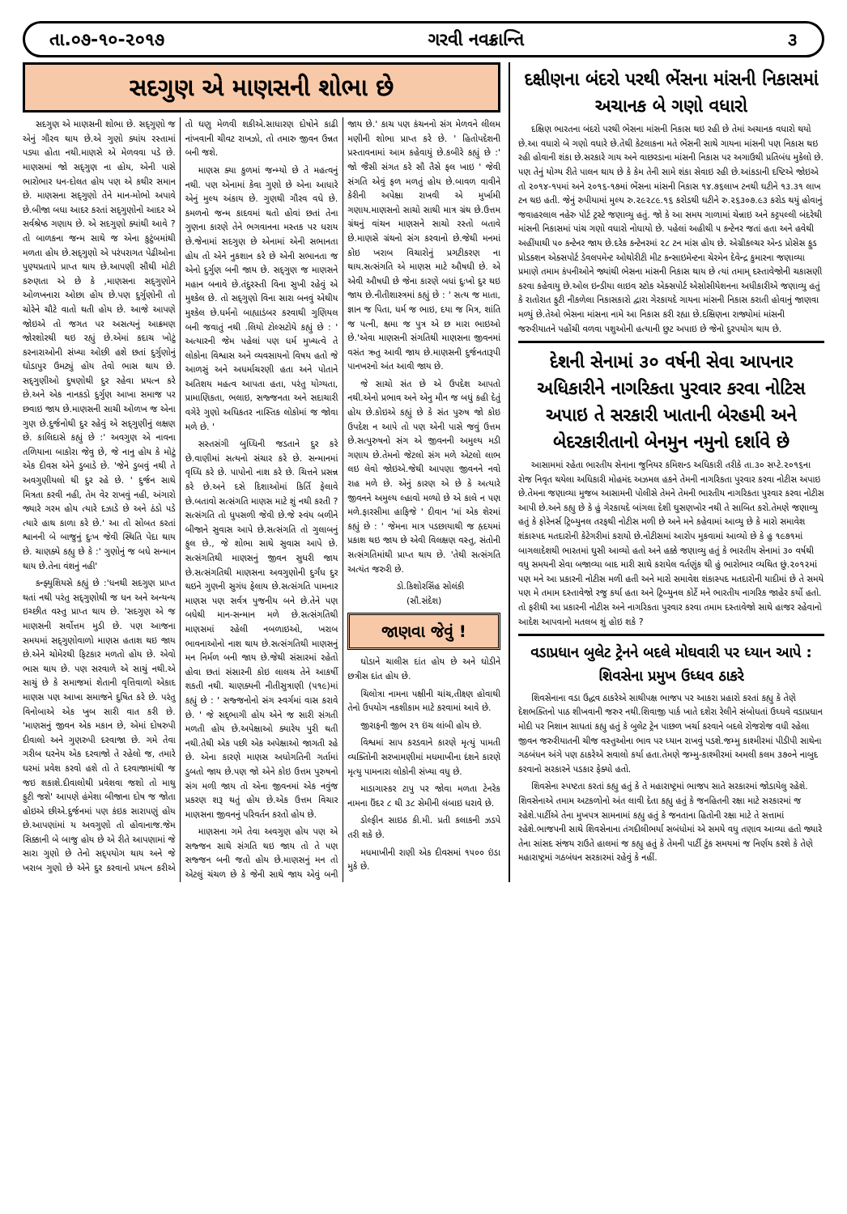તા.૦૭-૧૦-૨૦૧૭ ગરવી નવક્રાન્તિ ૩
સદગુણ એ માણસની શોભા છે
સદગુણ એ માણસની શોભા છે. સદ્‌ગુણો જ એનું ગૌરવ થાય છે.એ ગુણો ક્યાંય રસ્તામાં પડ્યા હોતા નથી.માણસે એ મેળવવા પડે છે. માણસમાં જો સદ્‌ગુણ ના હોય, એની પાસે ભારોભાર ધન-દોલત હોય પણ એ કથીર સમાન છે. માણસના સદ્‌ગુણો તેને માન-મોભો અપાવે છે.બીજા બધા આદર કરતાં સદ્‌ગુણોનો આદર એ સર્વશ્રેષ્ઠ ગણાય છે. એ સદગુણો ક્યાંથી આવે ? તો બાળકના જન્મ સાથે જ એના કુટુંબમાંથી મળતા હોય છે.સદ્‌ગુણો એ પરંપરાગત પેઢીઓના પુણ્યપ્રતાપે પ્રાપ્ત થાય છે.આપણી સૌથી મોટી કરુણતા એ છે કે ,માણસના સદ્‌ગુણોને ઓળખનારા ઓછા હોય છે.પણ દુર્ગુણોની તો ચોરેને ચૌટે વાતો થતી હોય છે. આજે આપણે જોઇએ તો જગત પર અસત્યનું આક્રમણ જોરશોરથી થઇ રહ્યું છે.એમાં કદાચ ખોટું કરનારાઓની સંખ્યા ઓછી હશે છતાં દુર્ગુણોનું ઘોડાપુર ઉમટ્યું હોય તેવો ભાસ થાય છે. સદ્‌ગુણીઓ દુષણોથી દુર રહેવા પ્રયત્ન કરે છે.અને એક નાનકડો દુર્ગુણ આખા સમાજ પર છવાઇ જાય છે.માણસની સાચી ઓળખ જ એના ગુણ છે.દુર્જનોથી દુર રહેવું એ સદ્‌ગુણીનું લક્ષણ છે. કાલિદાસે કહ્યું છે :' અવગુણ એ નાવના તળિયાના બાકોરા જેવુ છે, જે નાનુ હોય કે મોટું એક દીવસ એને ડુબાડે છે. 'જેને ડુબવું નથી તે અવગુણીયલો થી દુર રહે છે. ' દુર્જન સાથે મિત્રતા કરવી નહી, તેમ વેર રાખવું નહી, અંગારો જ્યારે ગરમ હોય ત્યારે દઝાડે છે અને ઠંડો પડે ત્યારે હાથ કાળા કરે છે.' આ તો સોબત કરતાં શ્વાનની બે બાજુનું દુઃખ જેવી સ્થિતિ પેદા થાય છે. ચાણક્યે કહ્યુ છે કે :' ગુણોનું જ બધે સન્માન થાય છે.તેના વંશનું નહી'
કન્ફ્યુશિયસે કહ્યું છે :'ધનથી સદગુણ પ્રાપ્ત થતાં નથી પરંતુ સદ્‌ગુણોથી જ ધન અને અન્યન્ય ઇચ્છીત વસ્તુ પ્રાપ્ત થાય છે. 'સદગુણ એ જ માણસની સર્વોત્તમ મુડી છે. પણ આજના સમયમાં સદ્‌ગુણોવાળો માણસ હતાશ થઇ જાય છે.એને ચોમેરથી ફિટકાર મળતો હોય છે. એવો ભાસ થાય છે. પણ સરવાળે એ સાચું નથી.એ સાચું છે કે સમાજમાં શેતાની વૃત્તિવાળો એકાદ માણસ પણ આખા સમાજને દુષિત કરે છે. પરંતુ વિનોબાએ એક ખુબ સારી વાત કરી છે. 'માણસનું જીવન એક મકાન છે, એમાં દોષરુપી દીવાલો અને ગુણરુપી દરવાજા છે. ગમે તેવા ગરીબ ઘરનેય એક દરવાજો તે રહેલો જ, તમારે ઘરમાં પ્રવેશ કરવો હશે તો તે દરવાજામાંથી જ જઇ શકાશે.દીવાલોથી પ્રવેશવા જશો તો માથુ ફુટી જશે' આપણે હંમેશા બીજાના દોષ જ જોતા હોઇએ છીએ.દુર્જનમાં પણ કંઇક સારાપણું હોય છે.આપણાંમાં ય અવગુણો તો હોવાનાજ.જેમ સિક્કાની બે બાજુ હોય છે એ રીતે આપણામાં જે સારા ગુણો છે તેનો સદ્‌પયોગ થાય અને જે ખરાબ ગુણો છે એને દુર કરવાનો પ્રયત્ન કરીએ તો ઘણુ મેળવી શકીએ.સાધારણ દોષોને કાઢી નાંખવાની ચીવટ રાખઝો, તો તમારુ જીવન ઉન્નત બની જશે.
માણસ ક્યા કુળમાં જન્મ્યો છે તે મહત્વનું નથી. પણ એનામાં કેવા ગુણો છે એના આધારે એનું મુલ્ય અંકાય છે. ગુણથી ગૌરવ વધે છે. કમળનો જન્મ કાદવમાં થતો હોવાં છતાં તેના ગુણના કારણે તેને ભગવાનના મસ્તક પર ધરાય છે.જેનામાં સદગુણ છે એનામાં એની સભાનતા હોય તો એને નુકશાન કરે છે એની સભાનતા જ એનો દુર્ગુણ બની જાય છે. સદ્‌ગુણ જ માણસને મહાન બનાવે છે.તંદુરસ્તી વિના સુખી રહેવું એ મુશ્કેલ છે. તો સદ્‌ગુણો વિના સારા બનવું એથીય મુશ્કેલ છે.ધર્મનો બાહ્યાડંબર કરવાથી ગુણિયલ બની જવાતું નથી .લિયો ટોલ્સટોયે કહ્યું છે : ' અત્યારની જેમ પહેલાં પણ ધર્મ મુખ્યત્વે તે લોકોના વિશ્વાસ અને વ્યવસાયનો વિષય હતો જે આળસું અને અધર્માચરણી હતા અને પોતાને અતિશય મહત્વ આપતા હતા, પરંતુ યોગ્યતા, પ્રામાણિકતા, ભલાઇ, સજ્જનતા અને સદાચારી વગેરે ગુણો અધિકતર નાસ્તિક લોકોમાં જ જોવા મળે છે. '
સસ્તસંગી બુધ્ધિની જડતાને દુર કરે છે.વાણીમાં સત્યનો સંચાર કરે છે. સન્માનમાં વૃધ્ધિ કરે છે. પાપોનો નાશ કરે છે. ચિત્તને પ્રસન્ન કરે છે.અને દસે દિશાઓમાં કિર્તિ ફેલાવે છે.બતાવો સત્સંગતિ માણસ માટે શું નથી કરતી ? સત્સંગતિ તો ધુપસળી જેવી છે.જે સ્વંય બળીને બીજાને સુવાસ આપે છે.સત્સંગતિ તો ગુલાબનું ફુલ છે., જે શોભા સાથે સુવાસ આપે છે. સત્સંગતિથી માણસનું જીવન સુધરી જાય છે.સત્સંગતિથી માણસના અવગુણોની દુર્ગંધ દુર થઇને ગુણની સુગંધ ફેલાય છે.સત્સંગતિ પામનાર માણસ પણ સર્વત્ર પુજનીય બને છે.તેને પણ બધેથી માન-સન્માન મળે છે.સત્સંગતિથી માણસમાં રહેલી નબળાઇઓ, ખરાબ ભાવનાઓનો નાશ થાય છે.સત્સંગતિથી માણસનું મન નિર્મળ બની જાય છે.જેથી સંસારમાં રહેતો હોવા છતાં સંસારની કોઇ લાલચ તેને આકર્ષી શકતી નથી. ચાણક્યની નીતીસુત્રાણી (૫૧૯)માં કહ્યું છે : ' સજ્જનોનો સંગ સ્વર્ગમાં વાસ કરાવે છે. ' જે સદ્‌ભાગી હોય એને જ સારી સંગતી મળતી હોય છે.અપેક્ષાઓ ક્યારેય પુરી થતી નથી.તેથી એક પછી એક અપેક્ષાઓ જાગતી રહે છે. એના કારણે માણસ અધોગતિની ગર્તામાં ડુબતો જાય છે.પણ જો એને કોઇ ઉત્તમ પુરુષનો સંગ મળી જાય તો એના જીવનમાં એક નવુંજ પ્રકરણ શરૂ થતું હોય છે.એક ઉત્તમ વિચાર માણસના જીવનનું પરિવર્તન કરતો હોય છે.
માણસના ગમે તેવા અવગુણ હોય પણ એ સજ્જન સાથે સંગતિ થઇ જાય તો તે પણ સજ્જન બની જતો હોય છે.માણસનું મન તો એટલું ચંચળ છે કે જેની સાથે જાય એવું બની જાય છે.' કાચ પણ કંચનનો સંગ મેળવને લીલમ મણીની શોભા પ્રાપ્ત કરે છે. ' હિતોપદેશની પ્રસ્તાવનામાં આમ કહેવાયું છે.કબીરે કહ્યું છે :' જો જૈસી સંગત કરે સૌ તૈસે ફલ ખાઇ ' જેવી સંગતિ એવું ફળ મળતું હોય છે.બાવળ વાવીને કેરીની અપેક્ષા રાખવી એ મુર્ખામી ગણાય.માણસનો સાચો સાથી માત્ર ગ્રંથ છે.ઉત્તમ ગ્રંથનું વાંચન માણસને સાચો રસ્તો બતાવે છે.માણસે ગ્રંથનો સંગ કરવાનો છે.જેથી મનમાં કોઇ ખરાબ વિચારોનું પ્રગટીકરણ ના થાય.સત્સંગતિ એ માણસ માટે ઔષધી છે. એ એવી ઔષધી છે જેના કારણે બધાં દુઃખો દુર થઇ જાય છે.નીતીશાસ્ત્રમાં કહ્યું છે : ' સત્ય જ માતા, જ્ઞાન જ પિતા, ધર્મ જ ભાઇ, દયા જ મિત્ર, શાંતિ જ પત્ની, ક્ષમા જ પુત્ર એ છ મારા ભાઇઓ છે.'એવા માણસની સંગતિથી માણસના જીવનમાં વસંત ઋતુ આવી જાય છે.માણસની દુર્જનતારૂપી પાનખરનો અંત આવી જાય છે.
જે સાચો સંત છે એ ઉપદેશ આપતો નથી.એનો પ્રભાવ અને એનુ મૌન જ બધું કહી દેતું હોય છે.કોઇએ કહ્યું છે કે સંત પુરુષ જો કોઇ ઉપદેશ ન આપે તો પણ એની પાસે જવું ઉત્તમ છે.સત્પુરુષનો સંગ એ જીવનની અમુલ્ય મડી ગણાય છે.તેમનો જેટલો સંગ મળે એટલો લાભ લઇ લેવો જોઇએ.જેથી આપણા જીવનને નવો રાહ મળે છે. એનું કારણ એ છે કે અત્યારે જીવનને અમુલ્ય લ્હાવો મળ્યો છે એ કાલે ન પણ મળે.ફારસીમા હાફિજે ' દીવાન 'માં એક શેરમાં કહ્યું છે : ' જેમના માત્ર પડછાયાથી જ હૃદયમાં પ્રકાશ થઇ જાય છે એવી વિલક્ષણ વસ્તુ, સંતોની સત્સંગતિમાંથી પ્રાપ્ત થાય છે. 'તેથી સત્સંગતિ અત્યંત જરુરી છે.
ડો.કિશોરસિંહ સોલંકી
(સૌ.સંદેશ)
જાણવા જેવું !
ઘોડાને ચાલીસ દાંત હોય છે અને ઘોડીને છત્રીસ દાંત હોય છે.
ચિલોત્રા નામના પક્ષીની ચાંચ,તીક્ષ્ણ હોવાથી તેનો ઉપયોગ નકશીકામ માટે કરવામાં આવે છે.
જીરાફની જીભ ૨૧ ઇંચ લાંબી હોય છે.
વિશ્વમાં સાપ કરડવાને કારણે મૃત્યું પામતી વ્યક્તિોની સરખામણીમાં મધમાખીના દંશને કારણે મૃત્યુ પામનારા લોકોની સંખ્યા વધુ છે.
માડાગાસ્કર ટાપુ પર જોવા મળતા ટેનરેક નામના ઉંદર ૮ થી ૩૮ સેમીની લંબાઇ ધરાવે છે.
ડોલ્ફીન સાઇઠ કી.મી. પ્રતી કલાકની ઝડપે તરી શકે છે.
મધમાખીની રાણી એક દીવસમાં ૧૫૦૦ ઇંડા મુકે છે.
દક્ષીણના બંદરો પરથી ભેંસના માંસની નિકાસમાં અચાનક બે ગણો વધારો
દક્ષિણ ભારતના બંદરો પરથી ભેસના માંસની નિકાસ થઇ રહી છે તેમાં અચાનક વધારો થયો છે.આ વધારો બે ગણો વધારે છે.તેથી કેટલાકના મતે ભેંસની સાથે ગાયના માંસની પણ નિકાસ થઇ રહી હોવાની શંકા છે.સરકારે ગાય અને વાછરડાના માંસની નિકાસ પર અગાઉથી પ્રતિબંધ મુકેલો છે. પણ તેનું યોગ્ય રીતે પાલન થાય છે કે કેમ તેની સામે શંકા સેવાઇ રહી છે.આંકડાની દષ્ટિએ જોઇએ તો ૨૦૧૪-૧૫માં અને ૨૦૧૬-૧૭માં ભેંસના માંસની નિકાસ ૧૪.૭૬લાખ ટનથી ઘટીને ૧૩.૩૧ લાખ ટન થઇ હતી. જેનું રુપીયામાં મુલ્ય રુ.૨૯૨૮૯.૧૬ કરોડથી ઘટીને રુ.૨૬૩૦૭.૯૩ કરોડ થયું હોવાનું જવાહરલાલ નહેરુ પોર્ટ ટ્રસ્ટે જણાવ્યુ હતું. જો કે આ સમય ગાળામાં ચેન્નાઇ અને કટ્ટપલ્લી બંદરેથી માંસની નિકાસમાં પાંચ ગણો વધારો નોધાયો છે. પહેલાં અહીથી ૫ કન્ટેનર જતાં હતા અને હવેથી અહીંયાથી ૫૦ કન્ટેનર જાય છે.દરેક કન્ટેનરમાં ૨૮ ટન માંસ હોય છે. એગ્રીકલ્ચર એન્ડ પ્રોસેસ ફુડ પ્રોડક્શન એક્સપોર્ટ ડેવલપમેન્ટ ઓથોરીટી મીટ કન્સાઇમેન્ટના ચેરમેન દેવેન્દ્ર કુમારના જણાવ્યા પ્રમાણે તમામ કંપનીઓને જ્યાંથી ભેસના માંસની નિકાસ થાય છે ત્યાં તમામ્ દસ્તાવેજોની ચકાસણી કરવા કહેવાયુ છે.ઓલ ઇન્ડીયા લાઇવ સ્ટોક એક્સપોર્ટ એસોસીયેશનના અધીકારીએ જણાવ્યુ હતું કે રાતોરાત ફુટી નીકળેલા નિકાસકારો દ્વારા ગેરકાયદે ગાયના માંસની નિકાસ કરાતી હોવાનું જાણવા મળ્યું છે.તેઓ ભેસના માંસના નામે આ નિકાસ કરી રહ્યા છે.દક્ષિણના રાજ્યોમાં માંસની જરુરીયાતને પહોંચી વળવા પશુઓની હત્યાની છુટ અપાઇ છે જેનો દુરપયોગ થાય છે.
દેશની સેનામાં ૩૦ વર્ષની સેવા આપનાર અધિકારીને નાગરિકતા પુરવાર કરવા નોટિસ અપાઇ તે સરકારી ખાતાની બેરહમી અને બેદરકારીતાનો બેનમુન નમુનો દર્શાવે છે
આસામમાં રહેતા ભારતીય સેનાના જુનિયર કમિશન્ડ અધિકારી તરીકે તા.૩૦ સપ્ટે.૨૦૧૬ના રોજ નિવૃત થયેલા અધિકારી મોહમંદ અઝમલ હકને તેમની નાગરિકતા પુરવાર કરવા નોટીસ અપાઇ છે.તેમના જણાવ્યા મુજબ આસામની પોલીસે તેમને તેમની ભારતીય નાગરિકતા પુરવાર કરવા નોટીસ આપી છે.અને કહ્યુ છે કે હું ગેરકાયદે બાંગલા દેશી ઘુસણખોર નથી તે સાબિત કરો.તેમણે જણાવ્યુ હતું કે ફોરેનર્સ ટ્રિબ્યુનલ તરફથી નોટીસ મળી છે અને મને કહેવામાં આવ્યુ છે કે મારો સમાવેશ શંકાસ્પદ મતદારોની કેટેગરીમાં કરાયો છે.નોટીસમાં આરોપ મુકવામાં આવ્યો છે કે હુ ૧૯૭૧માં બાગલાદેશથી ભારતમાં ઘુસી આવ્યો હતો અને હક્કે જણાવ્યુ હતું કે ભારતીય સેનામાં ૩૦ વર્ષથી વધુ સમયની સેવા બજાવ્યા બાદ મારી સાથે કરાયેલ વર્તણુંક થી હું ભારોભાર વ્યથિત છું.૨૦૧૨માં પણ મને આ પ્રકારની નોટીસ મળી હતી અને મારો સમાવેશ શંકાસ્પદ મતદારોની યાદીમાં છે તે સમયે પણ મે તમામ દસ્તાવેજો રજુ કર્યા હતા અને ટ્રિબ્યુનલ કોર્ટે મને ભારતીય નાગરિક જાહેર કર્યો હતો. તો ફરીથી આ પ્રકારની નોટીસ અને નાગરિકતા પુરવાર કરવા તમામ દસ્તાવેજો સાથે હાજર રહેવાનો આદેશ આપવાનો મતલબ શું હોઇ શકે ?
વડાપ્રધાન બુલેટ ટ્રેનને બદલે મોઘવારી પર ધ્યાન આપે : શિવસેના પ્રમુખ ઉધ્ધવ ઠાકરે
શિવસેનાના વડા ઉદ્ધવ ઠાકરેએ સાથીપક્ષ ભાજપ પર આકરા પ્રહારો કરતાં કહ્યુ કે તેણે દેશભક્તિનો પાઠ શીખવાની જરુર નથી.શિવાજી પાર્ક ખાતે દશેરા રેલીને સંબોધતાં ઉધ્ધવે વડાપ્રધાન મોદી પર નિશાન સાધતાં કહ્યુ હતું કે બુલેટ ટ્રેન પાછળ ખર્ચા કરવાને બદલે રોજરોજ વધી રહેલા જીવન જરુરીયાતની ચીજ વસ્તુઓના ભાવ પર ધ્યાન રાખવું પડશે.જમ્મુ કાશ્મીરમાં પીડીપી સાથેના ગઠબંધન અંગે પણ ઠાકરેએ સવાલો કર્યા હતા.તેમણે જમ્મુ-કાશ્મીરમાં અમલી કલમ ૩૭૦ને નાબુદ કરવાનો સરકારને પડકાર ફેક્યો હતો.
શિવસેના સ્પષ્ટતા કરતાં કહ્યુ હતું કે તે મહારાષ્ટ્રમાં ભાજપ સાતે સરકારમાં જોડાયેલુ રહેશે. શિવસેનાએ તમામ અટકળોનો અંત લાવી દેતા કહ્યુ હતું કે જનહિતની રક્ષા માટે સરકારમાં જ રહેશે.પાર્ટીએ તેના મુખપત્ર સામનામાં કહ્યુ હતું કે જનતાના હિતોની રક્ષા માટે તે સત્તામાં રહેશે.ભાજપની સાથે શિવસેનાના તંગદીલીભર્યા સબંધોમાં એ સમયે વધુ તણાવ આવ્યા હતો જ્યારે તેના સાંસદ સંજય રાઉતે હાલમાં જ કહ્યુ હતું કે તેમની પાર્ટી ટુંક સમયમાં જ નિર્ણય કરશે કે તેણે મહારાષ્ટ્રમાં ગઠબંધન સરકારમાં રહેવું કે નહીં.